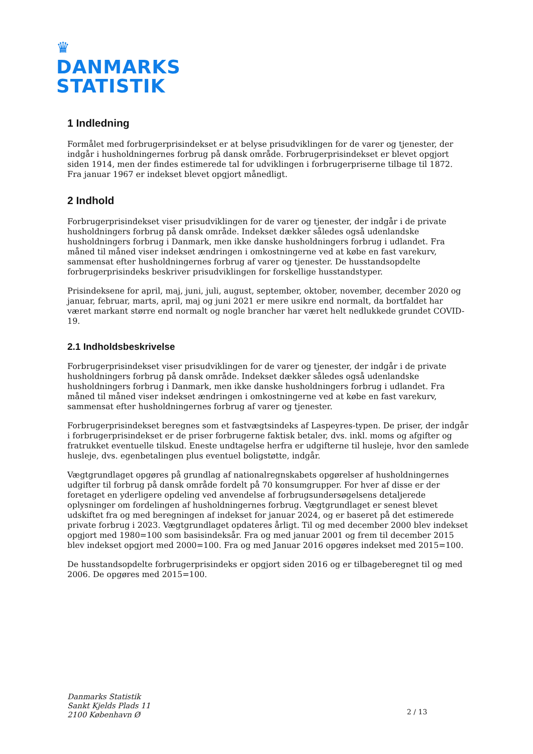♛
DANMARKS
STATISTIK
1 Indledning
Formålet med forbrugerprisindekset er at belyse prisudviklingen for de varer og tjenester, der indgår i husholdningernes forbrug på dansk område. Forbrugerprisindekset er blevet opgjort siden 1914, men der findes estimerede tal for udviklingen i forbrugerpriserne tilbage til 1872. Fra januar 1967 er indekset blevet opgjort månedligt.
2 Indhold
Forbrugerprisindekset viser prisudviklingen for de varer og tjenester, der indgår i de private husholdningers forbrug på dansk område. Indekset dækker således også udenlandske husholdningers forbrug i Danmark, men ikke danske husholdningers forbrug i udlandet. Fra måned til måned viser indekset ændringen i omkostningerne ved at købe en fast varekurv, sammensat efter husholdningernes forbrug af varer og tjenester. De husstandsopdelte forbrugerprisindeks beskriver prisudviklingen for forskellige husstandstyper.
Prisindeksene for april, maj, juni, juli, august, september, oktober, november, december 2020 og januar, februar, marts, april, maj og juni 2021 er mere usikre end normalt, da bortfaldet har været markant større end normalt og nogle brancher har været helt nedlukkede grundet COVID-19.
2.1 Indholdsbeskrivelse
Forbrugerprisindekset viser prisudviklingen for de varer og tjenester, der indgår i de private husholdningers forbrug på dansk område. Indekset dækker således også udenlandske husholdningers forbrug i Danmark, men ikke danske husholdningers forbrug i udlandet. Fra måned til måned viser indekset ændringen i omkostningerne ved at købe en fast varekurv, sammensat efter husholdningernes forbrug af varer og tjenester.
Forbrugerprisindekset beregnes som et fastvægtsindeks af Laspeyres-typen. De priser, der indgår i forbrugerprisindekset er de priser forbrugerne faktisk betaler, dvs. inkl. moms og afgifter og fratrukket eventuelle tilskud. Eneste undtagelse herfra er udgifterne til husleje, hvor den samlede husleje, dvs. egenbetalingen plus eventuel boligstøtte, indgår.
Vægtgrundlaget opgøres på grundlag af nationalregnskabets opgørelser af husholdningernes udgifter til forbrug på dansk område fordelt på 70 konsumgrupper. For hver af disse er der foretaget en yderligere opdeling ved anvendelse af forbrugsundersøgelsens detaljerede oplysninger om fordelingen af husholdningernes forbrug. Vægtgrundlaget er senest blevet udskiftet fra og med beregningen af indekset for januar 2024, og er baseret på det estimerede private forbrug i 2023. Vægtgrundlaget opdateres årligt. Til og med december 2000 blev indekset opgjort med 1980=100 som basisindeksår. Fra og med januar 2001 og frem til december 2015 blev indekset opgjort med 2000=100. Fra og med Januar 2016 opgøres indekset med 2015=100.
De husstandsopdelte forbrugerprisindeks er opgjort siden 2016 og er tilbageberegnet til og med 2006. De opgøres med 2015=100.
Danmarks Statistik
Sankt Kjelds Plads 11
2100 København Ø
2 / 13